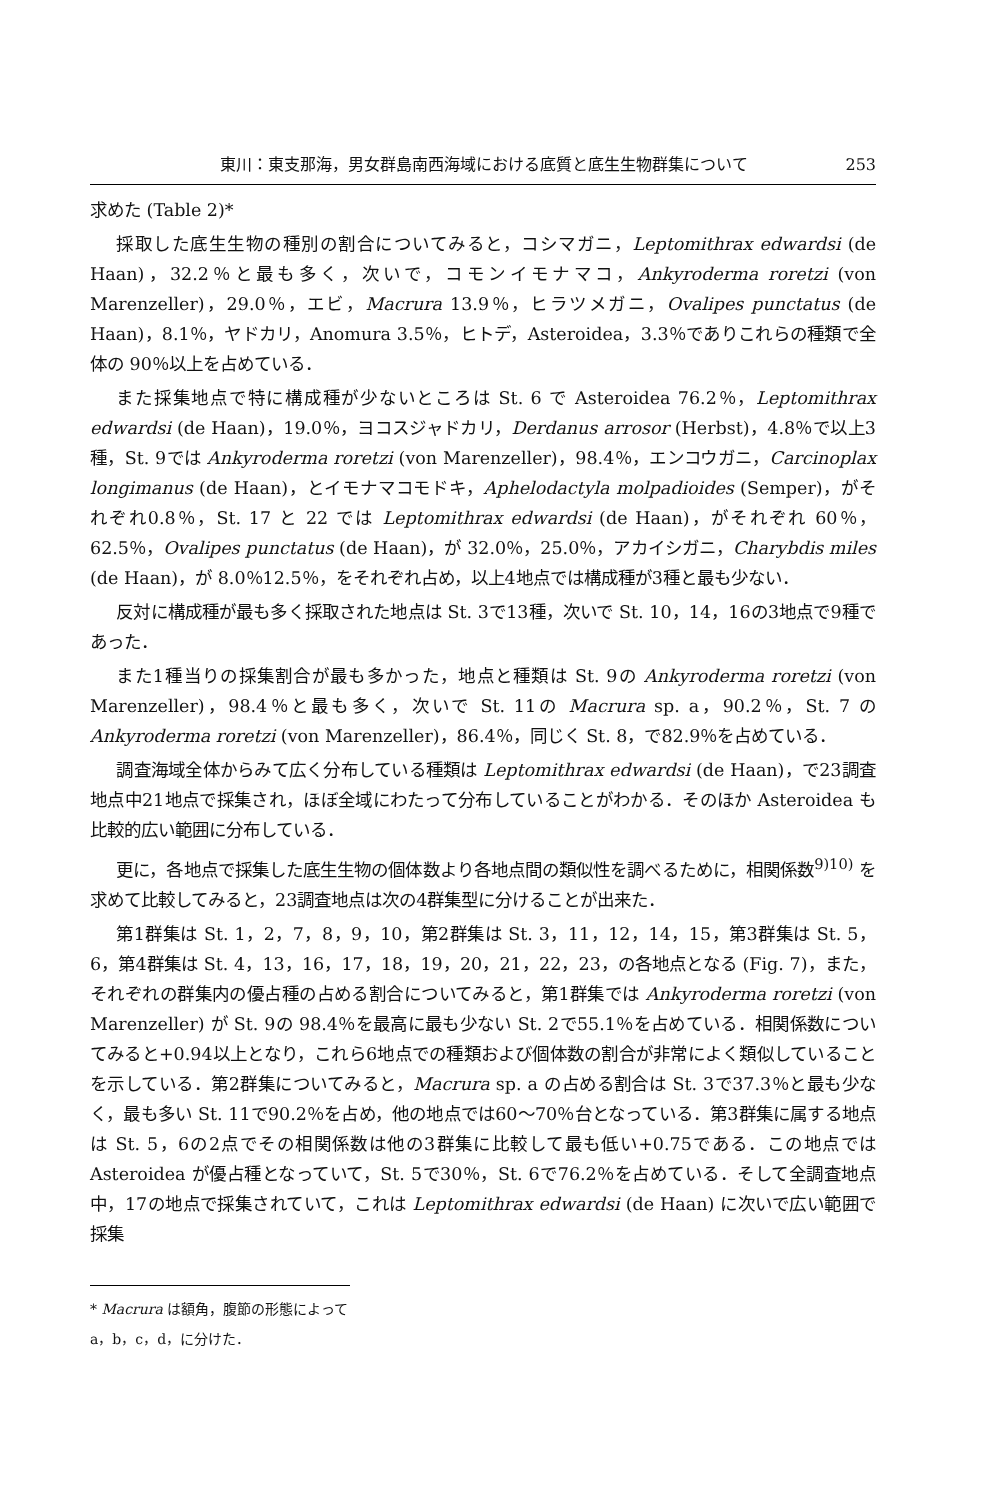東川：東支那海，男女群島南西海域における底質と底生生物群集について 253
求めた (Table 2)*
採取した底生生物の種別の割合についてみると，コシマガニ，Leptomithrax edwardsi (de Haan)，32.2％と最も多く，次いで，コモンイモナマコ，Ankyroderma roretzi (von Marenzeller)，29.0％，エビ，Macrura 13.9％，ヒラツメガニ，Ovalipes punctatus (de Haan)，8.1％，ヤドカリ，Anomura 3.5％，ヒトデ，Asteroidea，3.3％でありこれらの種類で全体の 90％以上を占めている．
また採集地点で特に構成種が少ないところは St. 6 で Asteroidea 76.2％，Leptomithrax edwardsi (de Haan)，19.0％，ヨコスジャドカリ，Derdanus arrosor (Herbst)，4.8％で以上3種，St. 9では Ankyroderma roretzi (von Marenzeller)，98.4％，エンコウガニ，Carcinoplax longimanus (de Haan)，とイモナマコモドキ，Aphelodactyla molpadioides (Semper)，がそれぞれ0.8％，St. 17 と 22 では Leptomithrax edwardsi (de Haan)，がそれぞれ 60％，62.5％，Ovalipes punctatus (de Haan)，が 32.0％，25.0％，アカイシガニ，Charybdis miles (de Haan)，が 8.0％12.5％，をそれぞれ占め，以上4地点では構成種が3種と最も少ない．
反対に構成種が最も多く採取された地点は St. 3で13種，次いで St. 10，14，16の3地点で9種であった．
また1種当りの採集割合が最も多かった，地点と種類は St. 9の Ankyroderma roretzi (von Marenzeller)，98.4％と最も多く，次いで St. 11の Macrura sp. a，90.2％，St. 7 の Ankyroderma roretzi (von Marenzeller)，86.4％，同じく St. 8，で82.9％を占めている．
調査海域全体からみて広く分布している種類は Leptomithrax edwardsi (de Haan)，で23調査地点中21地点で採集され，ほぼ全域にわたって分布していることがわかる．そのほか Asteroidea も比較的広い範囲に分布している．
更に，各地点で採集した底生生物の個体数より各地点間の類似性を調べるために，相関係数<sup>9)10)</sup> を求めて比較してみると，23調査地点は次の4群集型に分けることが出来た．
第1群集は St. 1，2，7，8，9，10，第2群集は St. 3，11，12，14，15，第3群集は St. 5，6，第4群集は St. 4，13，16，17，18，19，20，21，22，23，の各地点となる (Fig. 7)，また，それぞれの群集内の優占種の占める割合についてみると，第1群集では Ankyroderma roretzi (von Marenzeller) が St. 9の 98.4％を最高に最も少ない St. 2で55.1％を占めている．相関係数についてみると+0.94以上となり，これら6地点での種類および個体数の割合が非常によく類似していることを示している．第2群集についてみると，Macrura sp. a の占める割合は St. 3で37.3％と最も少なく，最も多い St. 11で90.2％を占め，他の地点では60〜70％台となっている．第3群集に属する地点は St. 5，6の2点でその相関係数は他の3群集に比較して最も低い+0.75である．この地点では Asteroidea が優占種となっていて，St. 5で30％，St. 6で76.2％を占めている．そして全調査地点中，17の地点で採集されていて，これは Leptomithrax edwardsi (de Haan) に次いで広い範囲で採集
* Macrura は額角，腹節の形態によって a，b，c，d，に分けた．